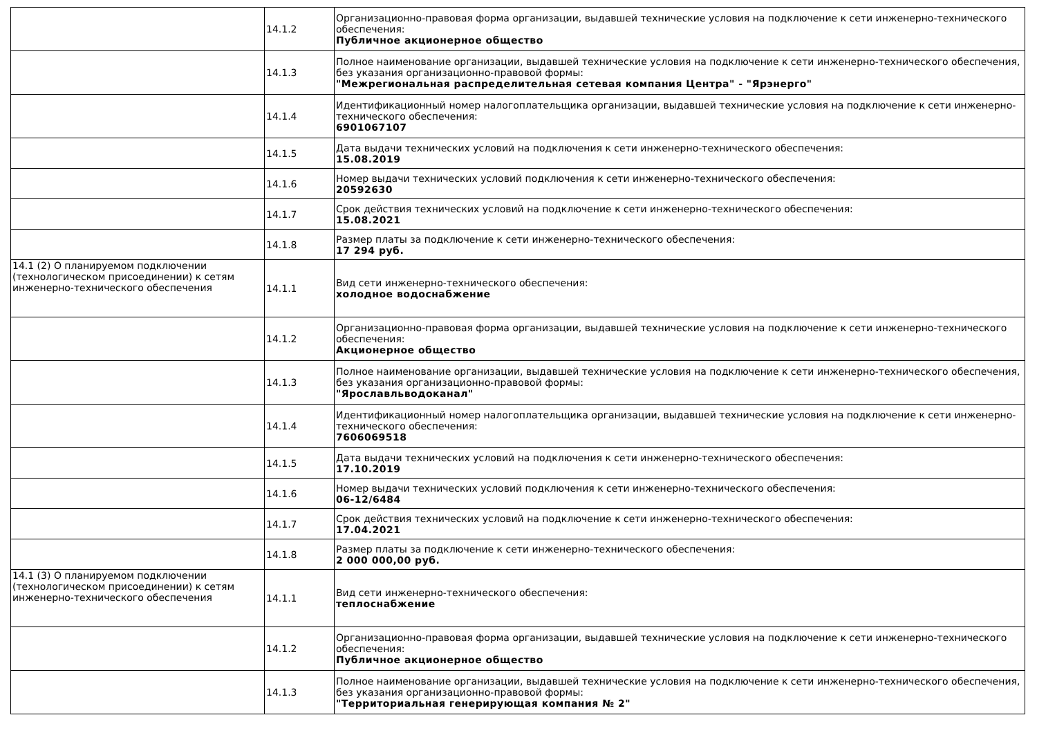| | 14.1.2 | Организационно-правовая форма организации, выдавшей технические условия на подключение к сети инженерно-технического обеспечения: Публичное акционерное общество |
| | 14.1.3 | Полное наименование организации, выдавшей технические условия на подключение к сети инженерно-технического обеспечения, без указания организационно-правовой формы: "Межрегиональная распределительная сетевая компания Центра" - "Ярэнерго" |
| | 14.1.4 | Идентификационный номер налогоплательщика организации, выдавшей технические условия на подключение к сети инженерно-технического обеспечения: 6901067107 |
| | 14.1.5 | Дата выдачи технических условий на подключения к сети инженерно-технического обеспечения: 15.08.2019 |
| | 14.1.6 | Номер выдачи технических условий подключения к сети инженерно-технического обеспечения: 20592630 |
| | 14.1.7 | Срок действия технических условий на подключение к сети инженерно-технического обеспечения: 15.08.2021 |
| | 14.1.8 | Размер платы за подключение к сети инженерно-технического обеспечения: 17 294 руб. |
| 14.1 (2) О планируемом подключении (технологическом присоединении) к сетям инженерно-технического обеспечения | 14.1.1 | Вид сети инженерно-технического обеспечения: холодное водоснабжение |
| | 14.1.2 | Организационно-правовая форма организации, выдавшей технические условия на подключение к сети инженерно-технического обеспечения: Акционерное общество |
| | 14.1.3 | Полное наименование организации, выдавшей технические условия на подключение к сети инженерно-технического обеспечения, без указания организационно-правовой формы: "Ярославльводоканал" |
| | 14.1.4 | Идентификационный номер налогоплательщика организации, выдавшей технические условия на подключение к сети инженерно-технического обеспечения: 7606069518 |
| | 14.1.5 | Дата выдачи технических условий на подключения к сети инженерно-технического обеспечения: 17.10.2019 |
| | 14.1.6 | Номер выдачи технических условий подключения к сети инженерно-технического обеспечения: 06-12/6484 |
| | 14.1.7 | Срок действия технических условий на подключение к сети инженерно-технического обеспечения: 17.04.2021 |
| | 14.1.8 | Размер платы за подключение к сети инженерно-технического обеспечения: 2 000 000,00 руб. |
| 14.1 (3) О планируемом подключении (технологическом присоединении) к сетям инженерно-технического обеспечения | 14.1.1 | Вид сети инженерно-технического обеспечения: теплоснабжение |
| | 14.1.2 | Организационно-правовая форма организации, выдавшей технические условия на подключение к сети инженерно-технического обеспечения: Публичное акционерное общество |
| | 14.1.3 | Полное наименование организации, выдавшей технические условия на подключение к сети инженерно-технического обеспечения, без указания организационно-правовой формы: "Территориальная генерирующая компания № 2" |